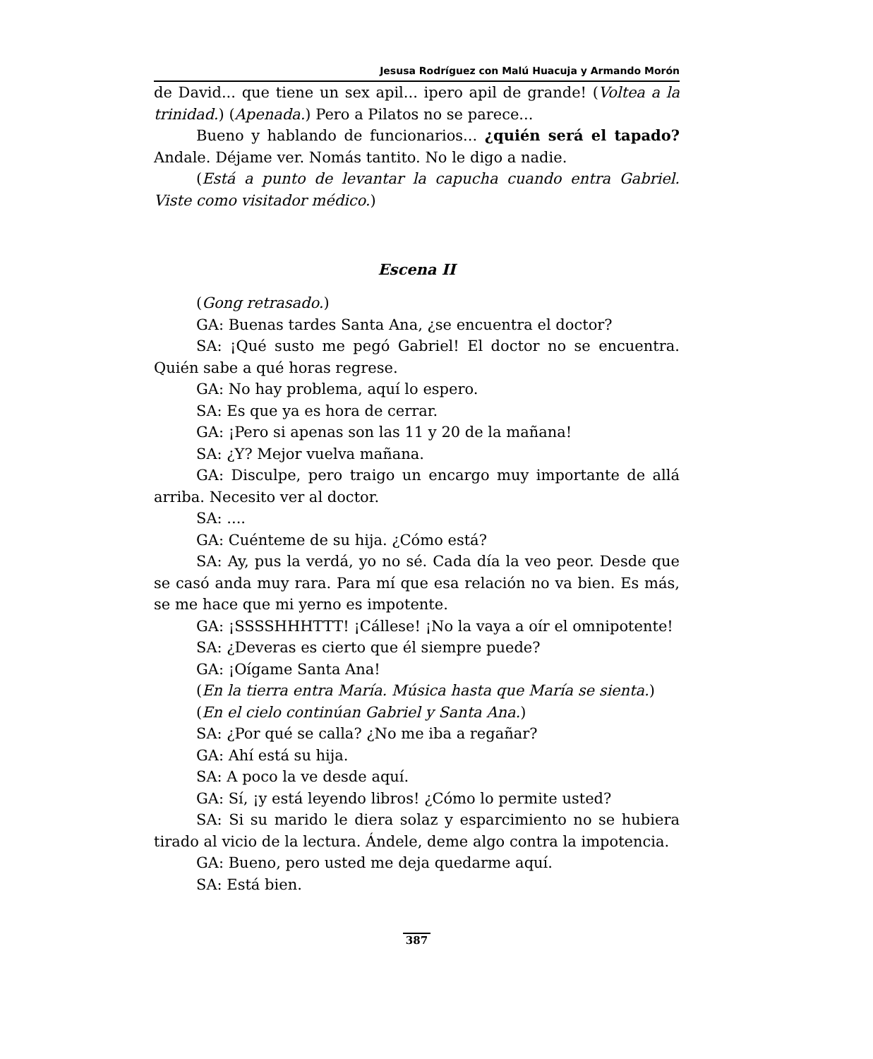Jesusa Rodríguez con Malú Huacuja y Armando Morón
de David... que tiene un sex apil... ipero apil de grande! (Voltea a la trinidad.) (Apenada.) Pero a Pilatos no se parece...
Bueno y hablando de funcionarios... ¿quién será el tapado? Andale. Déjame ver. Nomás tantito. No le digo a nadie.
(Está a punto de levantar la capucha cuando entra Gabriel. Viste como visitador médico.)
Escena II
(Gong retrasado.)
GA: Buenas tardes Santa Ana, ¿se encuentra el doctor?
SA: ¡Qué susto me pegó Gabriel! El doctor no se encuentra. Quién sabe a qué horas regrese.
GA: No hay problema, aquí lo espero.
SA: Es que ya es hora de cerrar.
GA: ¡Pero si apenas son las 11 y 20 de la mañana!
SA: ¿Y? Mejor vuelva mañana.
GA: Disculpe, pero traigo un encargo muy importante de allá arriba. Necesito ver al doctor.
SA: ....
GA: Cuénteme de su hija. ¿Cómo está?
SA: Ay, pus la verdá, yo no sé. Cada día la veo peor. Desde que se casó anda muy rara. Para mí que esa relación no va bien. Es más, se me hace que mi yerno es impotente.
GA: ¡SSSSHHHTTT! ¡Cállese! ¡No la vaya a oír el omnipotente!
SA: ¿Deveras es cierto que él siempre puede?
GA: ¡Oígame Santa Ana!
(En la tierra entra María. Música hasta que María se sienta.)
(En el cielo continúan Gabriel y Santa Ana.)
SA: ¿Por qué se calla? ¿No me iba a regañar?
GA: Ahí está su hija.
SA: A poco la ve desde aquí.
GA: Sí, ¡y está leyendo libros! ¿Cómo lo permite usted?
SA: Si su marido le diera solaz y esparcimiento no se hubiera tirado al vicio de la lectura. Ándele, deme algo contra la impotencia.
GA: Bueno, pero usted me deja quedarme aquí.
SA: Está bien.
387